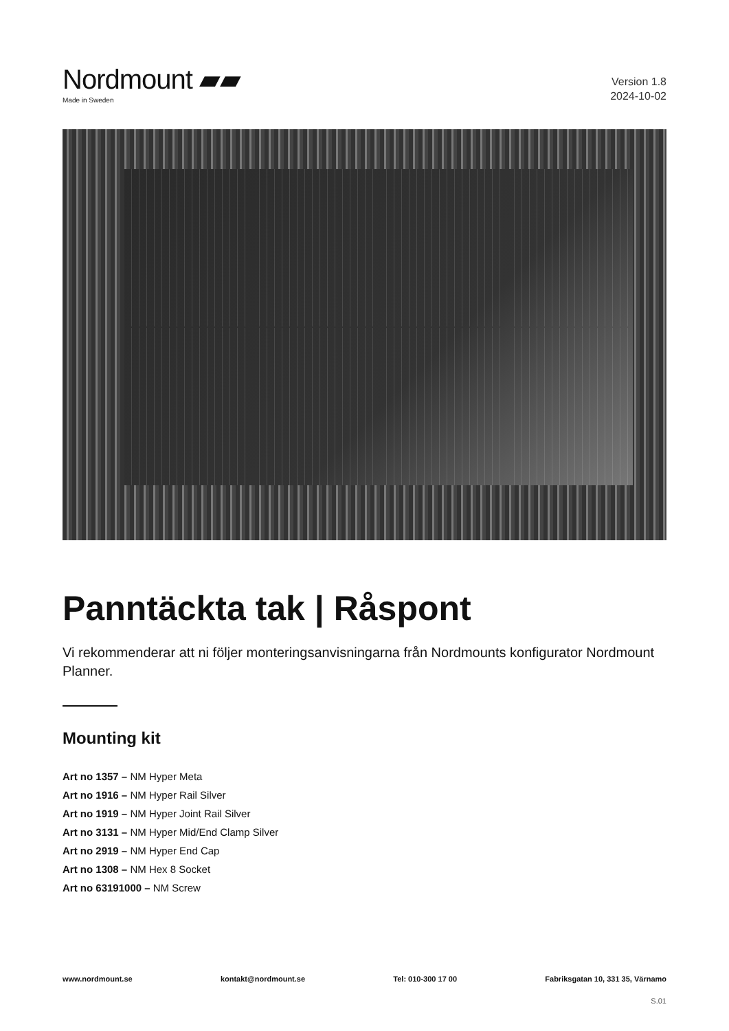Nordmount ▰▰
Made in Sweden
Version 1.8
2024-10-02
Panntäckta tak | Råspont
Vi rekommenderar att ni följer monteringsanvisningarna från Nordmounts konfigurator Nordmount Planner.
Mounting kit
Art no 1357 – NM Hyper Meta
Art no 1916 – NM Hyper Rail Silver
Art no 1919 – NM Hyper Joint Rail Silver
Art no 3131 – NM Hyper Mid/End Clamp Silver
Art no 2919 – NM Hyper End Cap
Art no 1308 – NM Hex 8 Socket
Art no 63191000 – NM Screw
www.nordmount.se kontakt@nordmount.se Tel: 010-300 17 00 Fabriksgatan 10, 331 35, Värnamo
S.01